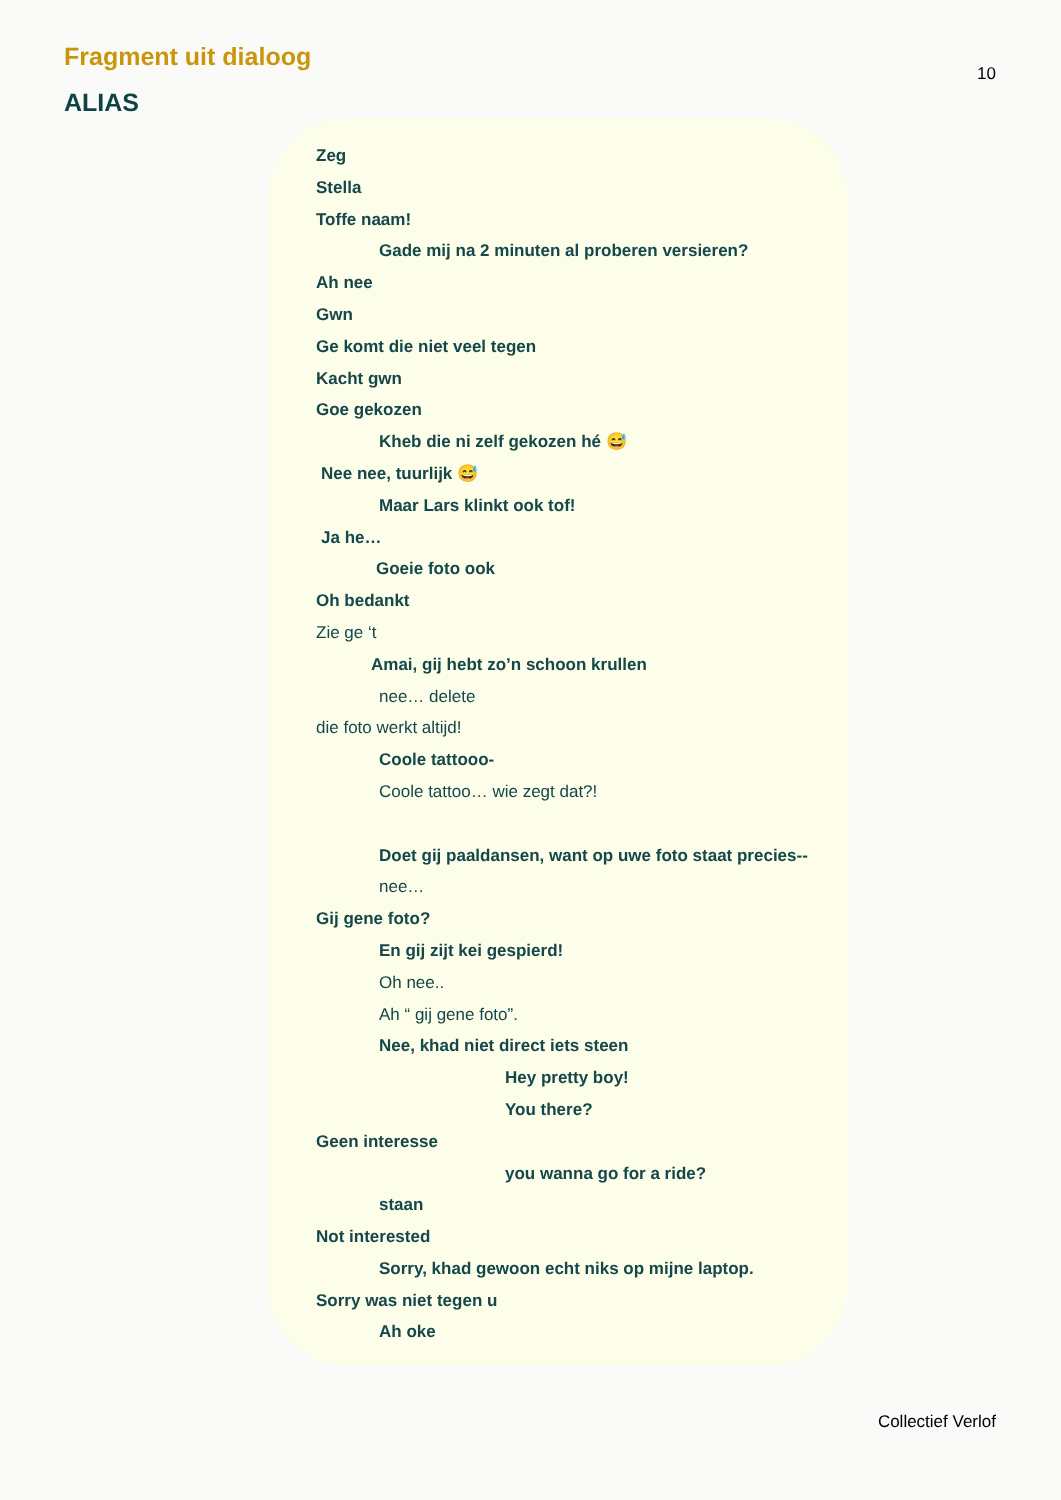Fragment uit dialoog
10
ALIAS
Zeg
Stella
Toffe naam!
Gade mij na 2 minuten al proberen versieren?
Ah nee
Gwn
Ge komt die niet veel tegen
Kacht gwn
Goe gekozen
Kheb die ni zelf gekozen hé 😅
Nee nee, tuurlijk 😅
Maar Lars klinkt ook tof!
Ja he…
Goeie foto ook
Oh bedankt
Zie ge ‘t
Amai, gij hebt zo’n schoon krullen
nee… delete
die foto werkt altijd!
Coole tattooo-
Coole tattoo… wie zegt dat?!
Doet gij paaldansen, want op uwe foto staat precies--
nee…
Gij gene foto?
En gij zijt kei gespierd!
Oh nee..
Ah “ gij gene foto”.
Nee, khad niet direct iets steen
Hey pretty boy!
You there?
Geen interesse
you wanna go for a ride?
staan
Not interested
Sorry, khad gewoon echt niks op mijne laptop.
Sorry was niet tegen u
Ah oke
Collectief Verlof